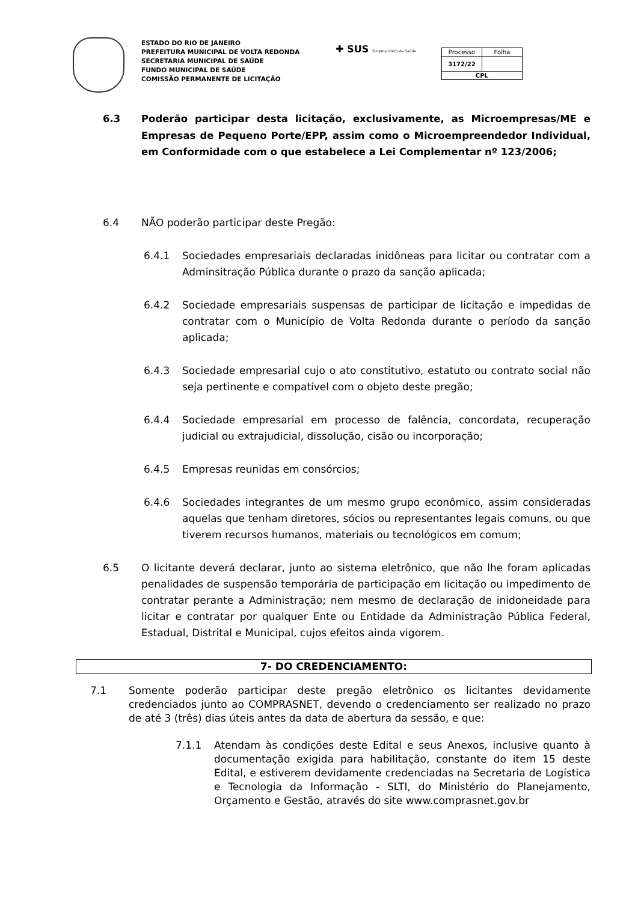ESTADO DO RIO DE JANEIRO
PREFEITURA MUNICIPAL DE VOLTA REDONDA
SECRETARIA MUNICIPAL DE SAÚDE
FUNDO MUNICIPAL DE SAÚDE
COMISSÃO PERMANENTE DE LICITAÇÃO
✚ SUS Sistema Único de Saúde
| Processo | Folha |
| 3172/22 | |
| CPL | |
6.3 Poderão participar desta licitação, exclusivamente, as Microempresas/ME e Empresas de Pequeno Porte/EPP, assim como o Microempreendedor Individual, em Conformidade com o que estabelece a Lei Complementar nº 123/2006;
6.4 NÃO poderão participar deste Pregão:
6.4.1 Sociedades empresariais declaradas inidôneas para licitar ou contratar com a Adminsitração Pública durante o prazo da sanção aplicada;
6.4.2 Sociedade empresariais suspensas de participar de licitação e impedidas de contratar com o Município de Volta Redonda durante o período da sanção aplicada;
6.4.3 Sociedade empresarial cujo o ato constitutivo, estatuto ou contrato social não seja pertinente e compatível com o objeto deste pregão;
6.4.4 Sociedade empresarial em processo de falência, concordata, recuperação judicial ou extrajudicial, dissolução, cisão ou incorporação;
6.4.5 Empresas reunidas em consórcios;
6.4.6 Sociedades integrantes de um mesmo grupo econômico, assim consideradas aquelas que tenham diretores, sócios ou representantes legais comuns, ou que tiverem recursos humanos, materiais ou tecnológicos em comum;
6.5 O licitante deverá declarar, junto ao sistema eletrônico, que não lhe foram aplicadas penalidades de suspensão temporária de participação em licitação ou impedimento de contratar perante a Administração; nem mesmo de declaração de inidoneidade para licitar e contratar por qualquer Ente ou Entidade da Administração Pública Federal, Estadual, Distrital e Municipal, cujos efeitos ainda vigorem.
7- DO CREDENCIAMENTO:
7.1 Somente poderão participar deste pregão eletrônico os licitantes devidamente credenciados junto ao COMPRASNET, devendo o credenciamento ser realizado no prazo de até 3 (três) dias úteis antes da data de abertura da sessão, e que:
7.1.1 Atendam às condições deste Edital e seus Anexos, inclusive quanto à documentação exigida para habilitação, constante do item 15 deste Edital, e estiverem devidamente credenciadas na Secretaria de Logística e Tecnologia da Informação - SLTI, do Ministério do Planejamento, Orçamento e Gestão, através do site www.comprasnet.gov.br